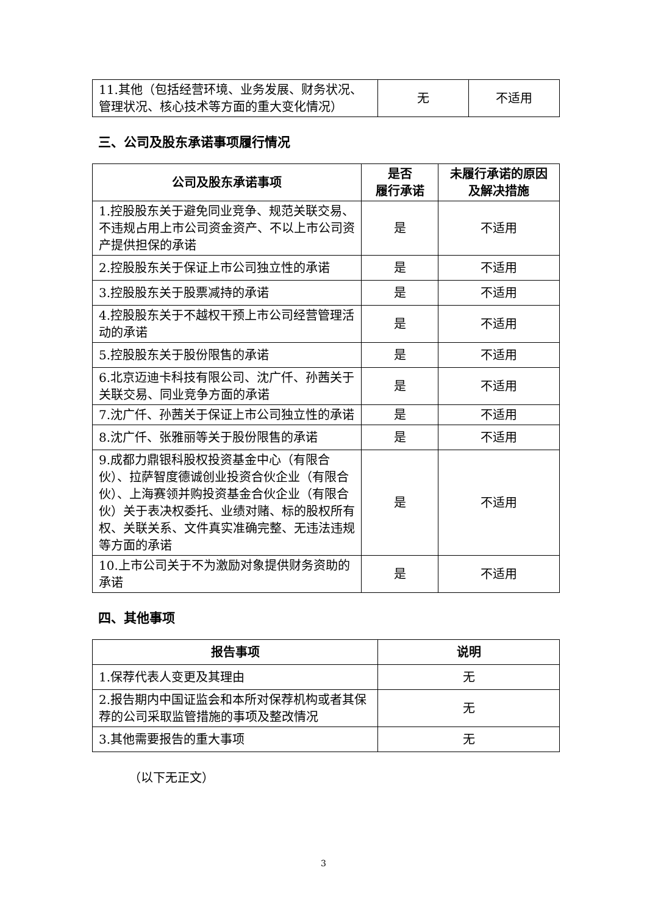| 11.其他（包括经营环境、业务发展、财务状况、管理状况、核心技术等方面的重大变化情况） | 无 | 不适用 |
三、公司及股东承诺事项履行情况
| 公司及股东承诺事项 | 是否 履行承诺 | 未履行承诺的原因 及解决措施 |
| --- | --- | --- |
| 1.控股股东关于避免同业竞争、规范关联交易、不违规占用上市公司资金资产、不以上市公司资产提供担保的承诺 | 是 | 不适用 |
| 2.控股股东关于保证上市公司独立性的承诺 | 是 | 不适用 |
| 3.控股股东关于股票减持的承诺 | 是 | 不适用 |
| 4.控股股东关于不越权干预上市公司经营管理活动的承诺 | 是 | 不适用 |
| 5.控股股东关于股份限售的承诺 | 是 | 不适用 |
| 6.北京迈迪卡科技有限公司、沈广仟、孙茜关于关联交易、同业竞争方面的承诺 | 是 | 不适用 |
| 7.沈广仟、孙茜关于保证上市公司独立性的承诺 | 是 | 不适用 |
| 8.沈广仟、张雅丽等关于股份限售的承诺 | 是 | 不适用 |
| 9.成都力鼎银科股权投资基金中心（有限合伙）、拉萨智度德诚创业投资合伙企业（有限合伙）、上海赛领并购投资基金合伙企业（有限合伙）关于表决权委托、业绩对赌、标的股权所有权、关联关系、文件真实准确完整、无违法违规等方面的承诺 | 是 | 不适用 |
| 10.上市公司关于不为激励对象提供财务资助的承诺 | 是 | 不适用 |
四、其他事项
| 报告事项 | 说明 |
| --- | --- |
| 1.保荐代表人变更及其理由 | 无 |
| 2.报告期内中国证监会和本所对保荐机构或者其保荐的公司采取监管措施的事项及整改情况 | 无 |
| 3.其他需要报告的重大事项 | 无 |
（以下无正文）
3